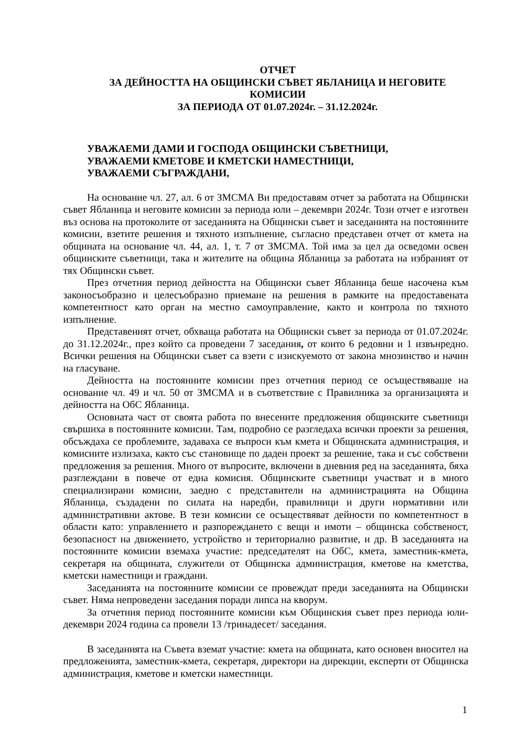ОТЧЕТ
ЗА ДЕЙНОСТТА НА ОБЩИНСКИ СЪВЕТ ЯБЛАНИЦА И НЕГОВИТЕ КОМИСИИ
ЗА ПЕРИОДА ОТ 01.07.2024г. – 31.12.2024г.
УВАЖАЕМИ ДАМИ И ГОСПОДА ОБЩИНСКИ СЪВЕТНИЦИ,
УВАЖАЕМИ КМЕТОВЕ И КМЕТСКИ НАМЕСТНИЦИ,
УВАЖАЕМИ СЪГРАЖДАНИ,
На основание чл. 27, ал. 6 от ЗМСМА Ви предоставям отчет за работата на Общински съвет Ябланица и неговите комисии за периода юли – декември 2024г. Този отчет е изготвен въз основа на протоколите от заседанията на Общински съвет и заседанията на постоянните комисии, взетите решения и тяхното изпълнение, съгласно представен отчет от кмета на общината на основание чл. 44, ал. 1, т. 7 от ЗМСМА. Той има за цел да осведоми освен общинските съветници, така и жителите на община Ябланица за работата на избраният от тях Общински съвет.
През отчетния период дейността на Общински съвет Ябланица беше насочена към законосъобразно и целесъобразно приемане на решения в рамките на предоставената компетентност като орган на местно самоуправление, както и контрола по тяхното изпълнение.
Представеният отчет, обхваща работата на Общински съвет за периода от 01.07.2024г. до 31.12.2024г., през който са проведени 7 заседания, от които 6 редовни и 1 извънредно. Всички решения на Общински съвет са взети с изискуемото от закона мнозинство и начин на гласуване.
Дейността на постоянните комисии през отчетния период се осъществяваше на основание чл. 49 и чл. 50 от ЗМСМА и в съответствие с Правилника за организацията и дейността на ОбС Ябланица.
Основната част от своята работа по внесените предложения общинските съветници свършиха в постоянните комисии. Там, подробно се разгледаха всички проекти за решения, обсъждаха се проблемите, задаваха се въпроси към кмета и Общинската администрация, и комисиите излизаха, както със становище по даден проект за решение, така и със собствени предложения за решения. Много от въпросите, включени в дневния ред на заседанията, бяха разглеждани в повече от една комисия. Общинските съветници участват и в много специализирани комисии, заедно с представители на администрацията на Община Ябланица, създадени по силата на наредби, правилници и други нормативни или административни актове. В тези комисии се осъществяват дейности по компетентност в области като: управлението и разпореждането с вещи и имоти – общинска собственост, безопасност на движението, устройство и териториално развитие, и др. В заседанията на постоянните комисии вземаха участие: председателят на ОбС, кмета, заместник-кмета, секретаря на общината, служители от Общинска администрация, кметове на кметства, кметски наместници и граждани.
Заседанията на постоянните комисии се провеждат преди заседанията на Общински съвет. Няма непроведени заседания поради липса на кворум.
За отчетния период постоянните комисии към Общинския съвет през периода юли-декември 2024 година са провели 13 /тринадесет/ заседания.
В заседанията на Съвета вземат участие: кмета на общината, като основен вносител на предложенията, заместник-кмета, секретаря, директори на дирекции, експерти от Общинска администрация, кметове и кметски наместници.
1